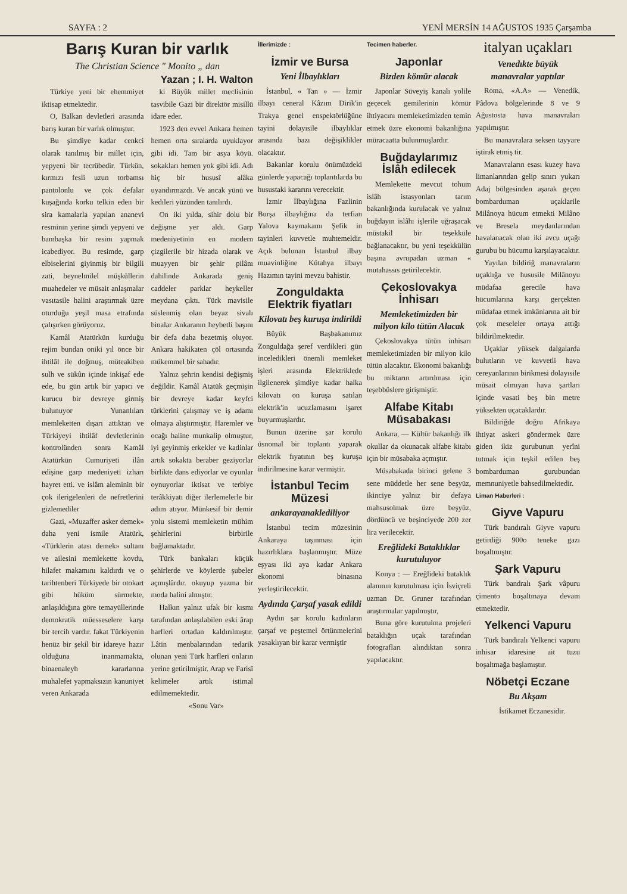SAYFA : 2 YENİ MERSİN 14 AĞUSTOS 1935 Çarşamba
Barış Kuran bir varlık
The Christian Science " Monito „ dan
Yazan ; I. H. Walton
Türkiye yeni bir ehemmiyet iktisap etmektedir.
O, Balkan devletleri arasında barış kuran bir varlık olmuştur.
Bu şimdiye kadar cenkci olarak tanılmış bir millet için, yepyeni bir tecrübedir. Türkün, kırmızı fesli uzun torbamsı pantolonlu ve çok defalar kuşağında korku telkin eden bir sira kamalarla yapılan ananevi resminın yerine şimdi yepyeni ve bambaşka bir resim yapmak icabediyor. Bu resimde, garp elbiselerini giyinmiş bir bilgili zati, beynelmilel müşküllerin muahedeler ve müsait anlaşmalar vasıtasile halini araştırmak üzre oturduğu yeşil masa etrafında çalışırken görüyoruz.
Kamâl Atatürkün kurduğu rejim bundan oniki yıl önce bir ihtilâl ile doğmuş, müteakiben sulh ve sükûn içinde inkişaf ede ede, bu gün artık bir yapıcı ve kurucu bir devreye girmiş bulunuyor Yunanlıları memleketten dışarı attıktan ve Türkiyeyi ihtilâf devletlerinin kontrolünden sonra Kamâl Atatürkün Cumuriyeti ilân edişine garp medeniyeti izharı hayret etti. ve islâm aleminin bir çok ilerigelenleri de nefretlerini gizlemediler
Gazi, «Muzaffer asker demek» daha yeni ismile Atatürk, «Türklerin atası demek» sultanı ve ailesini memlekette kovdu, hilafet makamını kaldırdı ve o tarihtenberi Türkiyede bir otokart gibi hüküm sürmekte, anlaşıldığına göre temayüllerinde demokratik müesseselere karşı bir tercih vardır. fakat Türkiyenin henüz bir şekil bir idareye hazır olduğuna inanmamakta, binaenaleyh kararlarına muhalefet yapmaksızın kanuniyet veren Ankarada
ki Büyük millet meclisinin tasvibile Gazi bir direktör misillü idare eder.
1923 den evvel Ankara hemen hemen orta sıralarda uyuklayor gibi idi. Tam bir asya köyü. sokakları hemen yok gibi idi. Adı hiç bir hususî alâka uyandırmazdı. Ve ancak yünü ve kedıleri yüzünden tanılırdı.
On iki yılda, sihir dolu bir değişme yer aldı. Garp medeniyetinin en modern çizgilerile bir hizada olarak ve muayyen bir şehir pilânı dahilinde Ankarada geniş caddeler parklar heykeller meydana çıktı. Türk mavisile süslenmiş olan beyaz sivalı binalar Ankaranın heybetli başını bir defa daha bezetmiş oluyor. Ankara hakikaten çöl ortasında mükemmel bir sahadır.
Yalnız şehrin kendisi değişmiş değildir. Kamâl Atatük geçmişin bir devreye kadar keyfci türklerini çalışmay ve iş adamı olmaya alıştırmıştır. Haremler ve ocağı haline munkalip olmuştur, iyi geyinmiş erkekler ve kadinlar artık sokakta beraber geziyorlar birlikte dans ediyorlar ve oyunlar oynuyorlar iktisat ve terbiye terâkkiyatı diğer ilerlemelerle bir adım atıyor. Münkesif bir demir yolu sistemi memleketin mühim şehirlerini birbirile bağlamaktadır.
Türk bankaları küçük şehirlerde ve köylerde şubeler açmışlârdır. okuyup yazma bir moda halini almıştır.
Halkın yalnız ufak bir kısmı tarafından anlaşılabilen eski ârap harfleri ortadan kaldırılmıştır. Lâtin menbalarından tedarik olunan yeni Türk harfleri onların yerine getirilmiştir. Arap ve Farisî kelimeler artık istimal edilmemektedir.
«Sonu Var»
İllerimizde :
İzmir ve Bursa
Yeni İlbaylıkları
İstanbul, « Tan » — İzmir ilbayı ceneral Kâzım Dirik'in Trakya genel enspektörlüğüne tayini dolayısile ilbaylıklar arasında bazı değişiklikler olacaktır.
Bakanlar korulu önümüzdeki günlerde yapacağı toplantılarda bu husustaki kararını verecektir.
İzmir İlbaylığına Fazlinin Burşa ilbaylığına da terfian Yalova kaymakamı Şefik in tayinleri kuvvetle muhtemeldir. Açık bulunan İstanbul ilbay muavinliğine Kütahya ilbayı Hazımın tayini mevzu bahistir.
Zonguldakta Elektrik fiyatları
Kilovatı beş kuruşa indirildi
Büyük Başbakanımız Zonguldağa şeref verdikleri gün inceledikleri önemli memleket işleri arasında Elektriklede ilgilenerek şimdiye kadar halka kilovatı on kuruşa satılan elektrik'in ucuzlamasını işaret buyurmuşlardır.
Bunun üzerine şar korulu üsnomal bir toplantı yaparak elektrik fıyatının beş kuruşa indirilmesine karar vermiştir.
İstanbul Tecim Müzesi
ankarayanaklediliyor
İstanbul tecim müzesinin Ankaraya taşınması için hazırlıklara başlanmıştır. Müze eşyası iki aya kadar Ankara ekonomi binasına yerleştirilecektir.
Aydında Çarşaf yasak edildi
Aydın şar korulu kadınların çarşaf ve peştemel örtünmelerini yasaklıyan bir karar vermiştir
Tecimen haberler.
Japonlar
Bizden kömür alacak
Japonlar Süveyiş kanalı yolile geçecek gemilerinin kömür ihtiyacını memleketimizden temin etmek üzre ekonomi bakanlığına müracaatta bulunmuşlardır.
Buğdaylarımız İslâh edilecek
Memlekette mevcut tohum islâh istasyonları tarım bakanlığında kurulacak ve yalnız buğdayın islâhı işlerile uğraşacak müstakil bir teşekküle bağlanacaktır, bu yeni teşekkülün başına avrupadan uzman « mutahassıs getirilecektir.
Çekoslovakya İnhisarı
Memleketimizden bir milyon kilo tütün Alacak
Çekoslovakya tütün inhisarı memleketimizden bir milyon kilo tütün alacaktır. Ekonomi bakanlığı bu miktarın artırılması için teşebbüslere girişmiştir.
Alfabe Kitabı Müsabakası
Ankara, — Kültür bakanlığı ilk okullar da okunacak alfabe kitabı için bir müsabaka açmıştır.
Müsabakada birinci gelene 3 sene müddetle her sene beşyüz, ikinciye yalnız bir defaya mahsusolmak üzre beşyüz, dördüncü ve beşinciyede 200 zer lira verilecektir.
Ereğlideki Bataklıklar kurutuluyor
Konya : — Ereğlideki bataklık alanının kurutulması için İsviçreli uzman Dr. Gruner tarafından araştırmalar yapılmıştır,
Buna göre kurutulma projeleri bataklığın uçak tarafından fotografları alındıktan sonra yapılacaktır.
italyan uçakları
Venedıkte büyük manavralar yaptılar
Roma, «A.A» — Venedik, Pâdova bölgelerinde 8 ve 9 Ağustosta hava manavraları yapılmıştır.
Bu manavralara seksen tayyare iştirak etmiş tir.
Manavraların esası kuzey hava limanlarından gelip sınırı yukarı Adaj bölgesinden aşarak geçen bombarduman uçaklarile Milânoya hücum etmekti Milâno ve Bresela meydanlarından havalanacak olan iki avcu uçağı gurubu bu hücumu karşılayacaktır.
Yayılan bildiriğ manavraların uçaklığa ve hususile Milânoyu müdafaa gerecile hava hücumlarına karşı gerçekten müdafaa etmek imkânlarına ait bir çok meseleler ortaya attığı bildirilmektedir.
Uçaklar yüksek dalgalarda bulutların ve kuvvetli hava cereyanlarının birikmesi dolayısile müsait olmıyan hava şartları içinde vasati beş bin metre yüksekten uçacaklardır.
Bildiriğde doğru Afrikaya ihtiyat askeri göndermek üzre giden ikiz gurubunun yerîni tutmak için teşkil edilen beş bombarduman gurubundan memnuniyetle bahsedilmektedir.
Liman Haberleri :
Giyve Vapuru
Türk bandıralı Giyve vapuru getirdiği 900o teneke gazı boşaltmıştır.
Şark Vapuru
Türk bandralı Şark vâpuru çimento boşaltmaya devam etmektedir.
Yelkenci Vapuru
Türk bandıralı Yelkenci vapuru inhisar idaresine ait tuzu boşaltmağa başlamıştır.
Nöbetçi Eczane
Bu Akşam
İstikamet Eczanesidir.